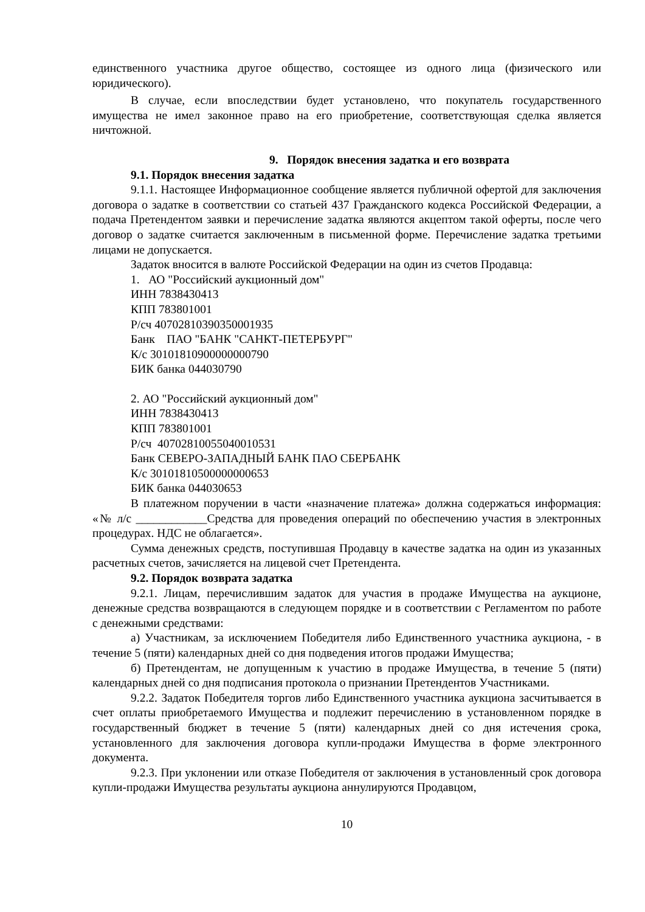единственного участника другое общество, состоящее из одного лица (физического или юридического).
В случае, если впоследствии будет установлено, что покупатель государственного имущества не имел законное право на его приобретение, соответствующая сделка является ничтожной.
9. Порядок внесения задатка и его возврата
9.1. Порядок внесения задатка
9.1.1. Настоящее Информационное сообщение является публичной офертой для заключения договора о задатке в соответствии со статьей 437 Гражданского кодекса Российской Федерации, а подача Претендентом заявки и перечисление задатка являются акцептом такой оферты, после чего договор о задатке считается заключенным в письменной форме. Перечисление задатка третьими лицами не допускается.
Задаток вносится в валюте Российской Федерации на один из счетов Продавца:
1. АО "Российский аукционный дом"
ИНН 7838430413
КПП 783801001
Р/сч 40702810390350001935
Банк ПАО "БАНК "САНКТ-ПЕТЕРБУРГ"
К/с 30101810900000000790
БИК банка 044030790
2. АО "Российский аукционный дом"
ИНН 7838430413
КПП 783801001
Р/сч 40702810055040010531
Банк СЕВЕРО-ЗАПАДНЫЙ БАНК ПАО СБЕРБАНК
К/с 30101810500000000653
БИК банка 044030653
В платежном поручении в части «назначение платежа» должна содержаться информация: «№ л/с ____________Средства для проведения операций по обеспечению участия в электронных процедурах. НДС не облагается».
Сумма денежных средств, поступившая Продавцу в качестве задатка на один из указанных расчетных счетов, зачисляется на лицевой счет Претендента.
9.2. Порядок возврата задатка
9.2.1. Лицам, перечислившим задаток для участия в продаже Имущества на аукционе, денежные средства возвращаются в следующем порядке и в соответствии с Регламентом по работе с денежными средствами:
а) Участникам, за исключением Победителя либо Единственного участника аукциона, - в течение 5 (пяти) календарных дней со дня подведения итогов продажи Имущества;
б) Претендентам, не допущенным к участию в продаже Имущества, в течение 5 (пяти) календарных дней со дня подписания протокола о признании Претендентов Участниками.
9.2.2. Задаток Победителя торгов либо Единственного участника аукциона засчитывается в счет оплаты приобретаемого Имущества и подлежит перечислению в установленном порядке в государственный бюджет в течение 5 (пяти) календарных дней со дня истечения срока, установленного для заключения договора купли-продажи Имущества в форме электронного документа.
9.2.3. При уклонении или отказе Победителя от заключения в установленный срок договора купли-продажи Имущества результаты аукциона аннулируются Продавцом,
10